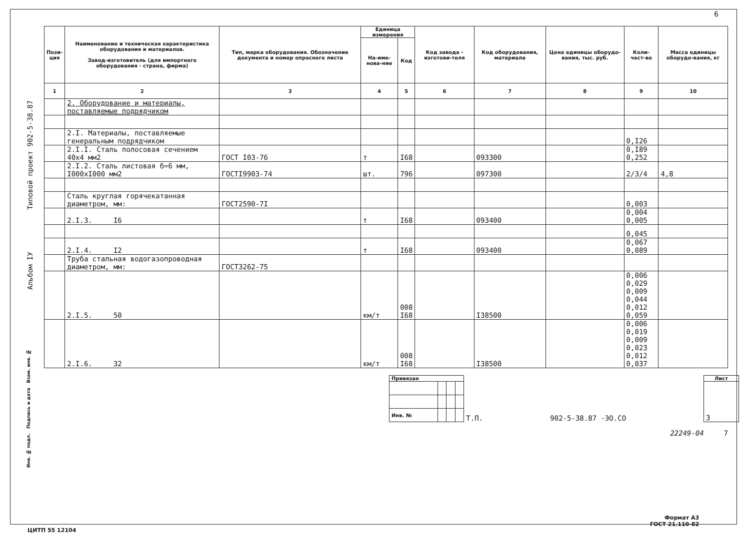6
Альбом IУ Типовой проект 902-5-38.87
| Пози- ция | Наименование и техническая характеристика оборудования и материалов. Завод-изготовитель (для импортного оборудования - страна, фирма) | Тип, марка оборудования. Обозначение документа и номер опросного листа | Единица измерения | | Код завода - изготови-теля | Код оборудования, материала | Цена единицы оборудо-вания, тыс. руб. | Коли-чест-во | Масса единицы оборудо-вания, кг |
| --- | --- | --- | --- | --- | --- | --- | --- | --- | --- |
| | | | На-име-нова-ние | Код | | | | | |
| 1 | 2 | 3 | 4 | 5 | 6 | 7 | 8 | 9 | 10 |
| | 2. Оборудование и материалы, поставляемые подрядчиком | | | | | | | | |
| | 2.I. Материалы, поставляемые генеральным подрядчиком | | | | | | | 0,I26 | |
| | 2.I.I. Сталь полосовая сечением 40х4 мм2 | ГОСТ I03-76 | т | I68 | | 093300 | | 0,I89 0,252 | |
| | 2.I.2. Сталь листовая б=6 мм, I000хI000 мм2 | ГОСТI9903-74 | шт. | 796 | | 097300 | | 2/3/4 | 4,8 |
| | Сталь круглая горячекатанная диаметром, мм: | ГОСТ2590-7I | | | | | | 0,003 | |
| | 2.I.3. I6 | | т | I68 | | 093400 | | 0,004 0,005 | |
| | | | | | | | | 0,045 | |
| | 2.I.4. I2 | | т | I68 | | 093400 | | 0,067 0,089 | |
| | Труба стальная водогазопроводная диаметром, мм: | ГОСТ3262-75 | | | | | | | |
| | 2.I.5. 50 | | км/т | 008 I68 | | I38500 | | 0,006 0,029 0,009 0,044 0,012 0,059 | |
| | 2.I.6. 32 | | км/т | 008 I68 | | I38500 | | 0,006 0,019 0,009 0,023 0,012 0,037 | |
| Привязан | | | | Т.П. | 902-5-38.87 -ЭО.СО | Лист |
| | | | | | | 3 |
| Инв. № | | | | | | |
22249-04 7
Инв. № подл. Подпись и дата Взам. инв. №
ЦИТП 55 12104
Формат А3
ГОСТ 21.110-82